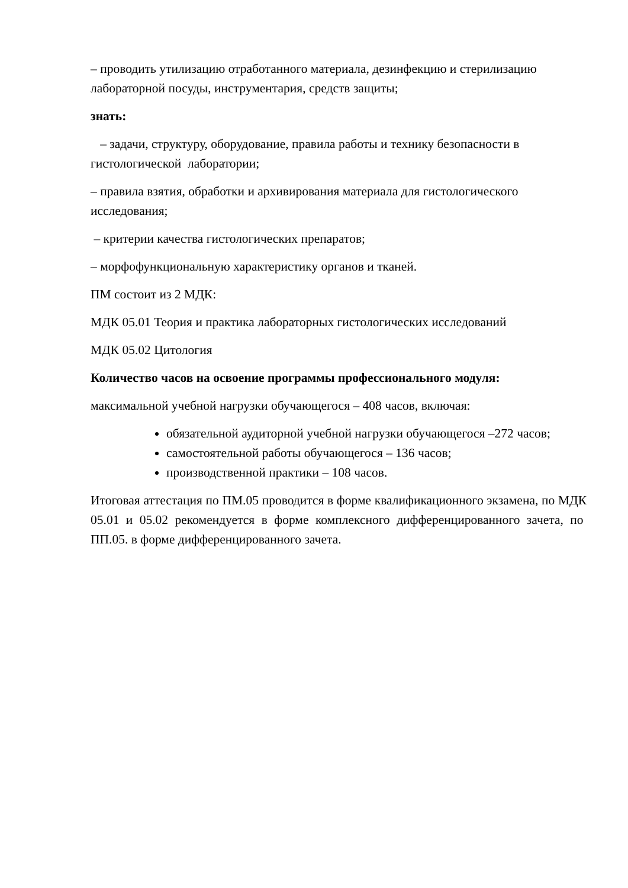– проводить утилизацию отработанного материала, дезинфекцию и стерилизацию лабораторной посуды, инструментария, средств защиты;
знать:
– задачи, структуру, оборудование, правила работы и технику безопасности в гистологической лаборатории;
– правила взятия, обработки и архивирования материала для гистологического исследования;
– критерии качества гистологических препаратов;
– морфофункциональную характеристику органов и тканей.
ПМ состоит из 2 МДК:
МДК 05.01 Теория и практика лабораторных гистологических исследований
МДК 05.02 Цитология
Количество часов на освоение программы профессионального модуля:
максимальной учебной нагрузки обучающегося – 408 часов, включая:
обязательной аудиторной учебной нагрузки обучающегося –272 часов;
самостоятельной работы обучающегося – 136 часов;
производственной практики – 108 часов.
Итоговая аттестация по ПМ.05 проводится в форме квалификационного экзамена, по МДК 05.01 и 05.02 рекомендуется в форме комплексного дифференцированного зачета, по ПП.05. в форме дифференцированного зачета.